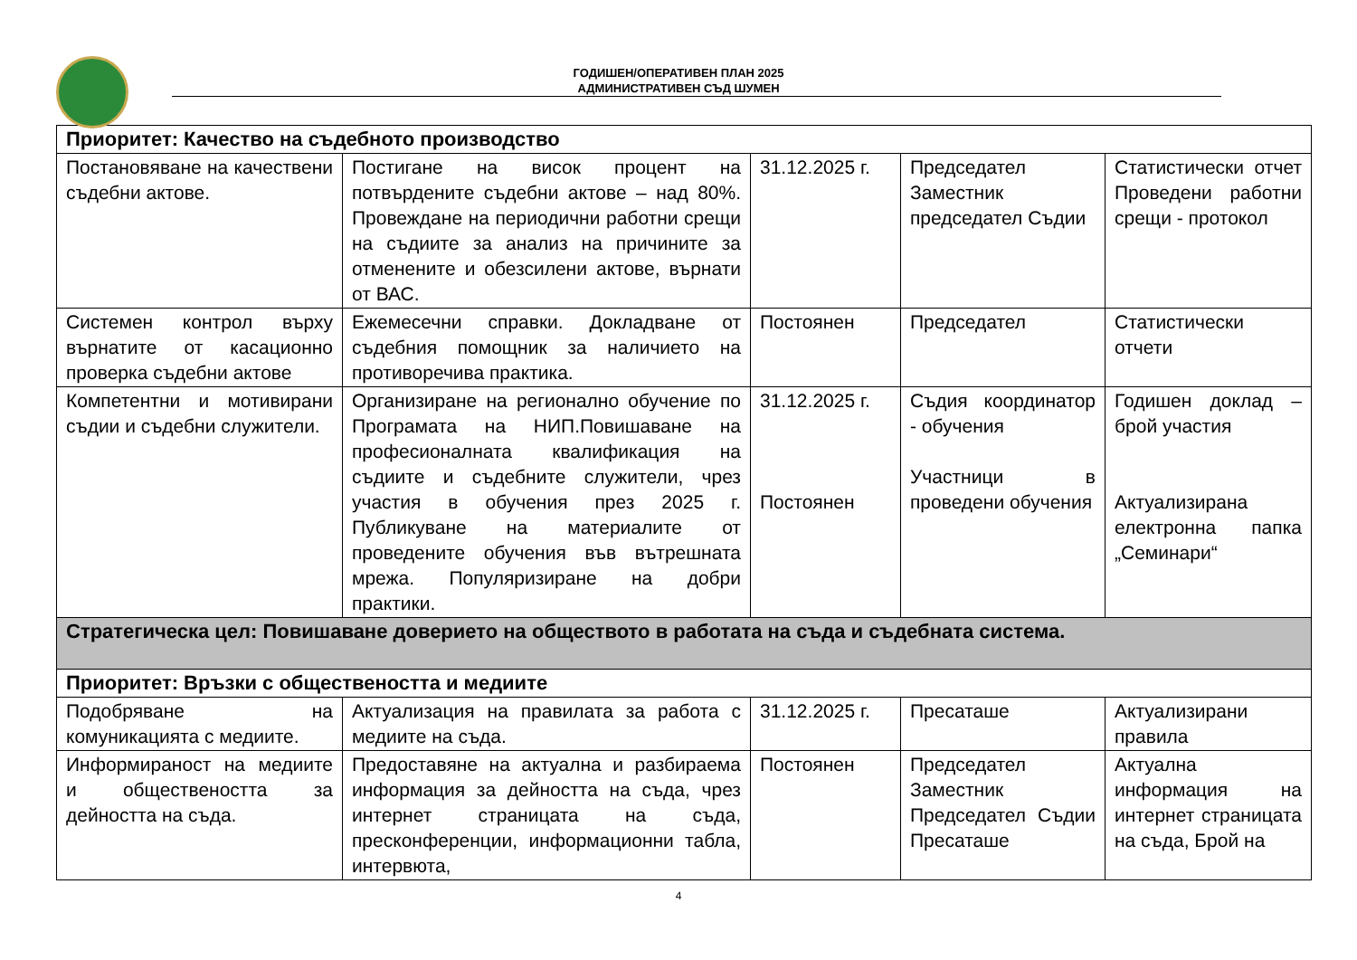ГОДИШЕН/ОПЕРАТИВЕН ПЛАН 2025
АДМИНИСТРАТИВЕН СЪД ШУМЕН
| Приоритет: Качество на съдебното производство | | | | |
| Постановяване на качествени съдебни актове. | Постигане на висок процент на потвърдените съдебни актове – над 80%. Провеждане на периодични работни срещи на съдиите за анализ на причините за отменените и обезсилени актове, върнати от ВАС. | 31.12.2025 г. | Председател Заместник председател Съдии | Статистически отчет Проведени работни срещи - протокол |
| Системен контрол върху върнатите от касационно проверка съдебни актове | Ежемесечни справки. Докладване от съдебния помощник за наличието на противоречива практика. | Постоянен | Председател | Статистически отчети |
| Компетентни и мотивирани съдии и съдебни служители. | Организиране на регионално обучение по Програмата на НИП.Повишаване на професионалната квалификация на съдиите и съдебните служители, чрез участия в обучения през 2025 г. Публикуване на материалите от проведените обучения във вътрешната мрежа. Популяризиране на добри практики. | 31.12.2025 г. Постоянен | Съдия координатор - обучения Участници в проведени обучения | Годишен доклад – брой участия Актуализирана електронна папка „Семинари“ |
| Стратегическа цел: Повишаване доверието на обществото в работата на съда и съдебната система. | | | | |
| Приоритет: Връзки с обществеността и медиите | | | | |
| Подобряване на комуникацията с медиите. | Актуализация на правилата за работа с медиите на съда. | 31.12.2025 г. | Пресаташе | Актуализирани правила |
| Информираност на медиите и обществеността за дейността на съда. | Предоставяне на актуална и разбираема информация за дейността на съда, чрез интернет страницата на съда, пресконференции, информационни табла, интервюта, | Постоянен | Председател Заместник Председател Съдии Пресаташе | Актуална информация на интернет страницата на съда, Брой на |
4